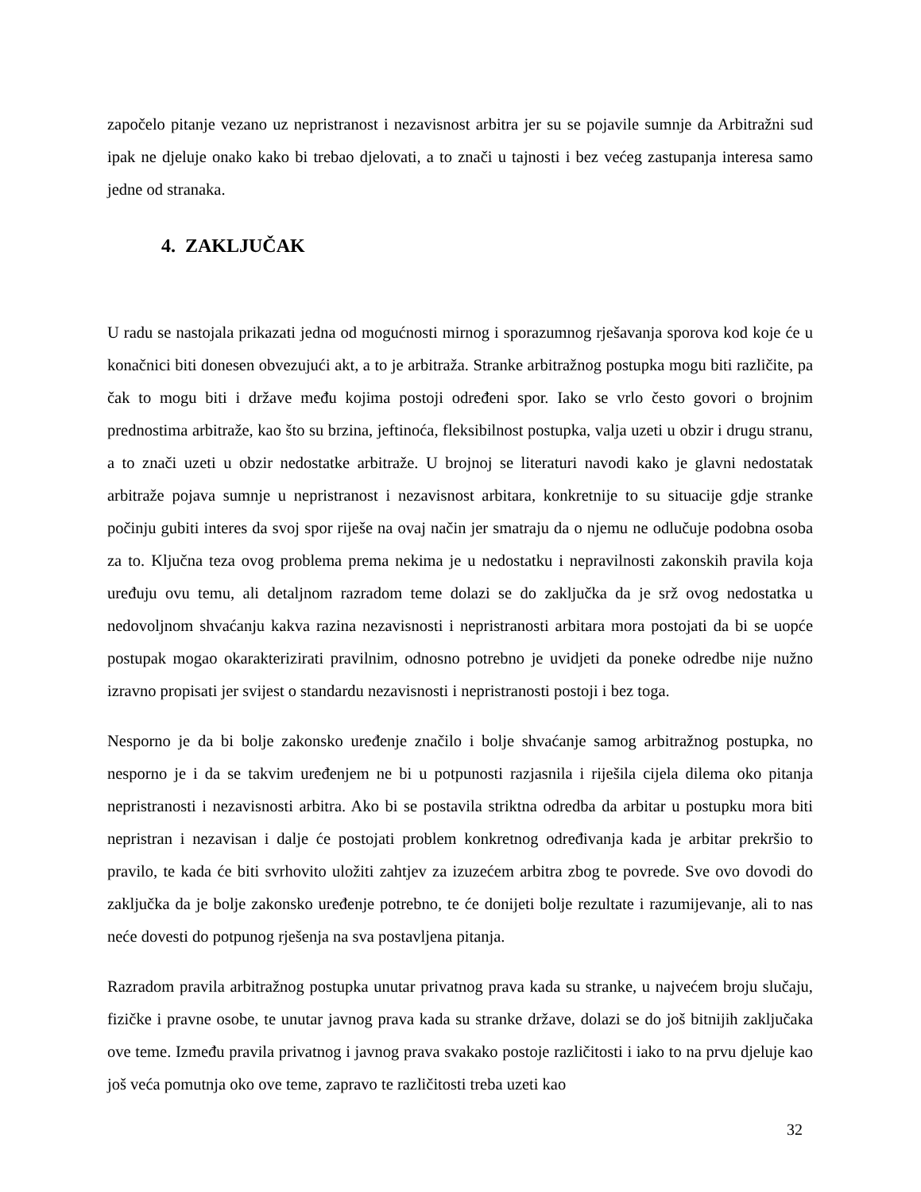započelo pitanje vezano uz nepristranost i nezavisnost arbitra jer su se pojavile sumnje da Arbitražni sud ipak ne djeluje onako kako bi trebao djelovati, a to znači u tajnosti i bez većeg zastupanja interesa samo jedne od stranaka.
4. ZAKLJUČAK
U radu se nastojala prikazati jedna od mogućnosti mirnog i sporazumnog rješavanja sporova kod koje će u konačnici biti donesen obvezujući akt, a to je arbitraža. Stranke arbitražnog postupka mogu biti različite, pa čak to mogu biti i države među kojima postoji određeni spor. Iako se vrlo često govori o brojnim prednostima arbitraže, kao što su brzina, jeftinoća, fleksibilnost postupka, valja uzeti u obzir i drugu stranu, a to znači uzeti u obzir nedostatke arbitraže. U brojnoj se literaturi navodi kako je glavni nedostatak arbitraže pojava sumnje u nepristranost i nezavisnost arbitara, konkretnije to su situacije gdje stranke počinju gubiti interes da svoj spor riješe na ovaj način jer smatraju da o njemu ne odlučuje podobna osoba za to. Ključna teza ovog problema prema nekima je u nedostatku i nepravilnosti zakonskih pravila koja uređuju ovu temu, ali detaljnom razradom teme dolazi se do zaključka da je srž ovog nedostatka u nedovoljnom shvaćanju kakva razina nezavisnosti i nepristranosti arbitara mora postojati da bi se uopće postupak mogao okarakterizirati pravilnim, odnosno potrebno je uvidjeti da poneke odredbe nije nužno izravno propisati jer svijest o standardu nezavisnosti i nepristranosti postoji i bez toga.
Nesporno je da bi bolje zakonsko uređenje značilo i bolje shvaćanje samog arbitražnog postupka, no nesporno je i da se takvim uređenjem ne bi u potpunosti razjasnila i riješila cijela dilema oko pitanja nepristranosti i nezavisnosti arbitra. Ako bi se postavila striktna odredba da arbitar u postupku mora biti nepristran i nezavisan i dalje će postojati problem konkretnog određivanja kada je arbitar prekršio to pravilo, te kada će biti svrhovito uložiti zahtjev za izuzećem arbitra zbog te povrede. Sve ovo dovodi do zaključka da je bolje zakonsko uređenje potrebno, te će donijeti bolje rezultate i razumijevanje, ali to nas neće dovesti do potpunog rješenja na sva postavljena pitanja.
Razradom pravila arbitražnog postupka unutar privatnog prava kada su stranke, u najvećem broju slučaju, fizičke i pravne osobe, te unutar javnog prava kada su stranke države, dolazi se do još bitnijih zaključaka ove teme. Između pravila privatnog i javnog prava svakako postoje različitosti i iako to na prvu djeluje kao još veća pomutnja oko ove teme, zapravo te različitosti treba uzeti kao
32